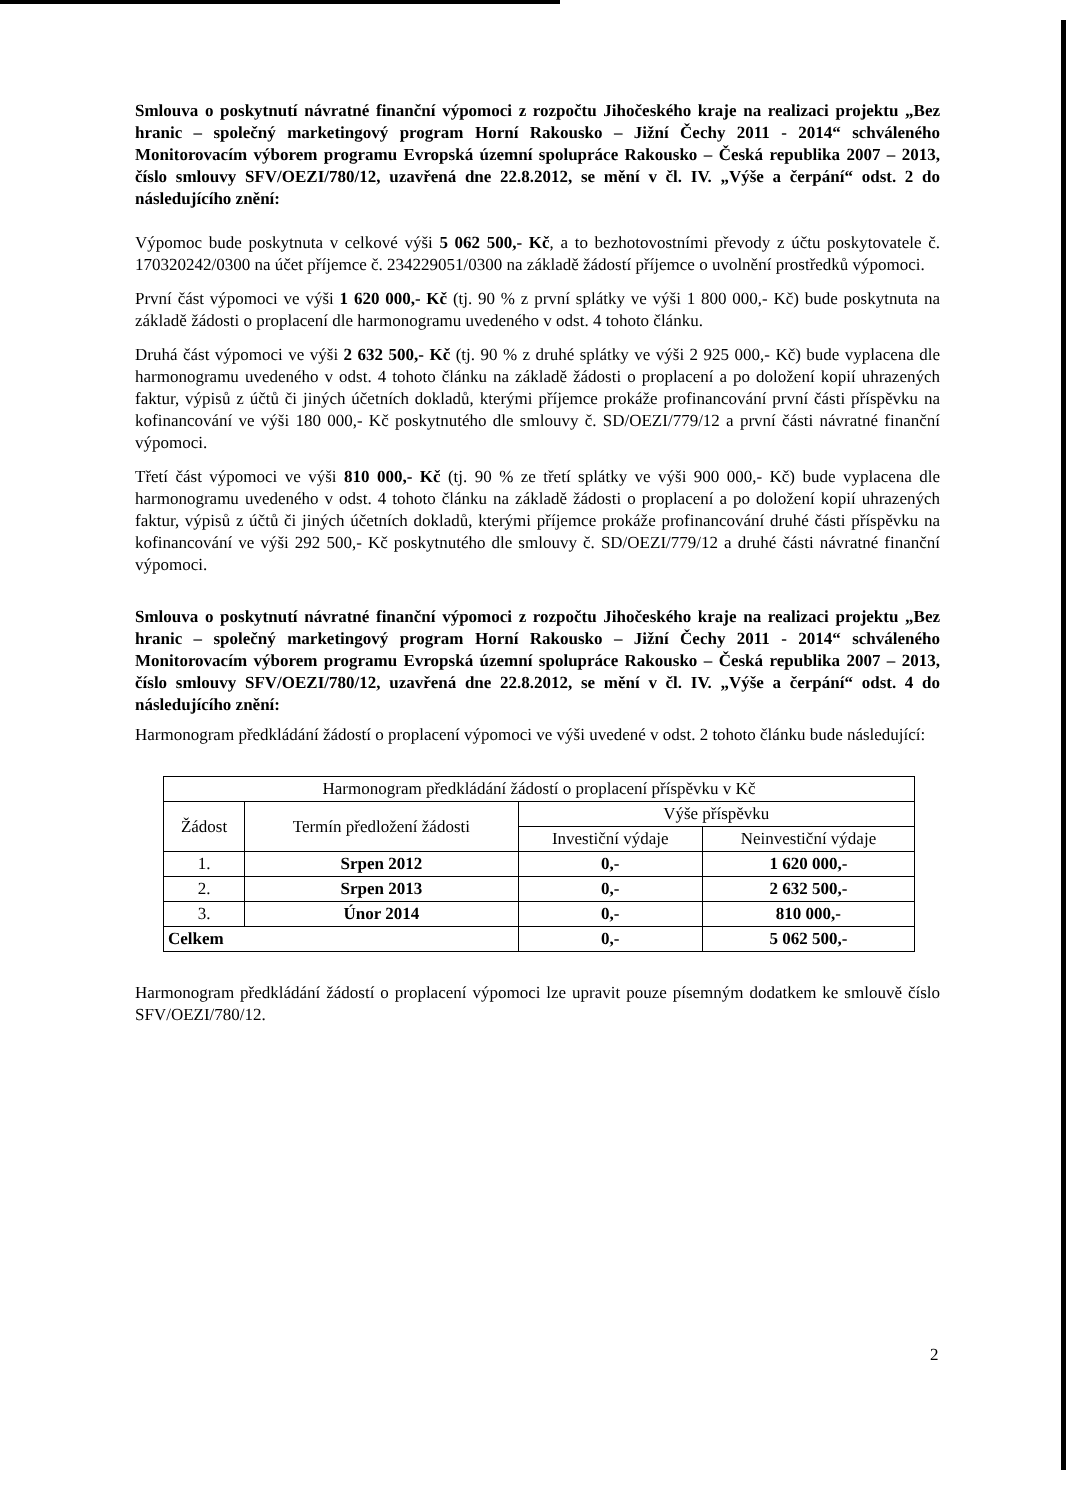Smlouva o poskytnutí návratné finanční výpomoci z rozpočtu Jihočeského kraje na realizaci projektu „Bez hranic – společný marketingový program Horní Rakousko – Jižní Čechy 2011 - 2014“ schváleného Monitorovacím výborem programu Evropská územní spolupráce Rakousko – Česká republika 2007 – 2013, číslo smlouvy SFV/OEZI/780/12, uzavřená dne 22.8.2012, se mění v čl. IV. „Výše a čerpání“ odst. 2 do následujícího znění:
Výpomoc bude poskytnuta v celkové výši 5 062 500,- Kč, a to bezhotovostními převody z účtu poskytovatele č. 170320242/0300 na účet příjemce č. 234229051/0300 na základě žádostí příjemce o uvolnění prostředků výpomoci.
První část výpomoci ve výši 1 620 000,- Kč (tj. 90 % z první splátky ve výši 1 800 000,- Kč) bude poskytnuta na základě žádosti o proplacení dle harmonogramu uvedeného v odst. 4 tohoto článku.
Druhá část výpomoci ve výši 2 632 500,- Kč (tj. 90 % z druhé splátky ve výši 2 925 000,- Kč) bude vyplacena dle harmonogramu uvedeného v odst. 4 tohoto článku na základě žádosti o proplacení a po doložení kopií uhrazených faktur, výpisů z účtů či jiných účetních dokladů, kterými příjemce prokáže profinancování první části příspěvku na kofinancování ve výši 180 000,- Kč poskytnutého dle smlouvy č. SD/OEZI/779/12 a první části návratné finanční výpomoci.
Třetí část výpomoci ve výši 810 000,- Kč (tj. 90 % ze třetí splátky ve výši 900 000,- Kč) bude vyplacena dle harmonogramu uvedeného v odst. 4 tohoto článku na základě žádosti o proplacení a po doložení kopií uhrazených faktur, výpisů z účtů či jiných účetních dokladů, kterými příjemce prokáže profinancování druhé části příspěvku na kofinancování ve výši 292 500,- Kč poskytnutého dle smlouvy č. SD/OEZI/779/12 a druhé části návratné finanční výpomoci.
Smlouva o poskytnutí návratné finanční výpomoci z rozpočtu Jihočeského kraje na realizaci projektu „Bez hranic – společný marketingový program Horní Rakousko – Jižní Čechy 2011 - 2014“ schváleného Monitorovacím výborem programu Evropská územní spolupráce Rakousko – Česká republika 2007 – 2013, číslo smlouvy SFV/OEZI/780/12, uzavřená dne 22.8.2012, se mění v čl. IV. „Výše a čerpání“ odst. 4 do následujícího znění:
Harmonogram předkládání žádostí o proplacení výpomoci ve výši uvedené v odst. 2 tohoto článku bude následující:
| Harmonogram předkládání žádostí o proplacení příspěvku v Kč | | | |
| --- | --- | --- | --- |
| Žádost | Termín předložení žádosti | Výše příspěvku | |
| | | Investiční výdaje | Neinvestiční výdaje |
| 1. | Srpen 2012 | 0,- | 1 620 000,- |
| 2. | Srpen 2013 | 0,- | 2 632 500,- |
| 3. | Únor 2014 | 0,- | 810 000,- |
| Celkem | | 0,- | 5 062 500,- |
Harmonogram předkládání žádostí o proplacení výpomoci lze upravit pouze písemným dodatkem ke smlouvě číslo SFV/OEZI/780/12.
2